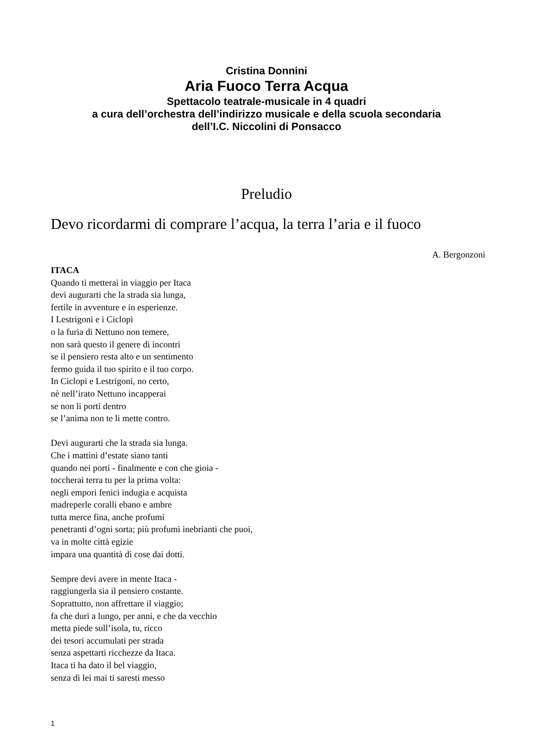Cristina Donnini
Aria Fuoco Terra Acqua
Spettacolo teatrale-musicale in 4 quadri
a cura dell’orchestra dell’indirizzo musicale e della scuola secondaria
dell’I.C. Niccolini di Ponsacco
Preludio
Devo ricordarmi di comprare l’acqua, la terra l’aria e il fuoco
A. Bergonzoni
ITACA
Quando ti metterai in viaggio per Itaca
devi augurarti che la strada sia lunga,
fertile in avventure e in esperienze.
I Lestrigoni e i Ciclopi
o la furia di Nettuno non temere,
non sarà questo il genere di incontri
se il pensiero resta alto e un sentimento
fermo guida il tuo spirito e il tuo corpo.
In Ciclopi e Lestrigoni, no certo,
nè nell’irato Nettuno incapperai
se non li porti dentro
se l’anima non te li mette contro.
Devi augurarti che la strada sia lunga.
Che i mattini d’estate siano tanti
quando nei porti - finalmente e con che gioia -
toccherai terra tu per la prima volta:
negli empori fenici indugia e acquista
madreperle coralli ebano e ambre
tutta merce fina, anche profumi
penetranti d’ogni sorta; più profumi inebrianti che puoi,
va in molte città egizie
impara una quantità di cose dai dotti.
Sempre devi avere in mente Itaca -
raggiungerla sia il pensiero costante.
Soprattutto, non affrettare il viaggio;
fa che duri a lungo, per anni, e che da vecchio
metta piede sull’isola, tu, ricco
dei tesori accumulati per strada
senza aspettarti ricchezze da Itaca.
Itaca ti ha dato il bel viaggio,
senza di lei mai ti saresti messo
1